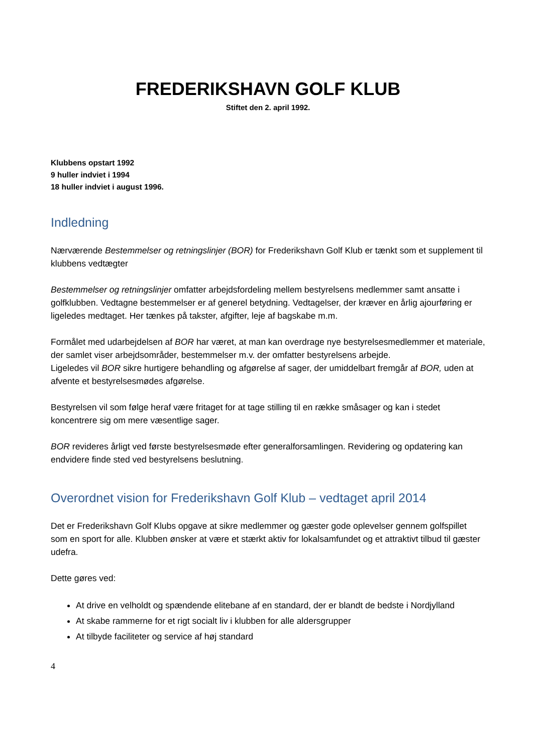FREDERIKSHAVN GOLF KLUB
Stiftet den 2. april 1992.
Klubbens opstart 1992
9 huller indviet i 1994
18 huller indviet i august 1996.
Indledning
Nærværende Bestemmelser og retningslinjer (BOR) for Frederikshavn Golf Klub er tænkt som et supplement til klubbens vedtægter
Bestemmelser og retningslinjer omfatter arbejdsfordeling mellem bestyrelsens medlemmer samt ansatte i golfklubben. Vedtagne bestemmelser er af generel betydning. Vedtagelser, der kræver en årlig ajourføring er ligeledes medtaget. Her tænkes på takster, afgifter, leje af bagskabe m.m.
Formålet med udarbejdelsen af BOR har været, at man kan overdrage nye bestyrelsesmedlemmer et materiale, der samlet viser arbejdsområder, bestemmelser m.v. der omfatter bestyrelsens arbejde.
Ligeledes vil BOR sikre hurtigere behandling og afgørelse af sager, der umiddelbart fremgår af BOR, uden at afvente et bestyrelsesmødes afgørelse.
Bestyrelsen vil som følge heraf være fritaget for at tage stilling til en række småsager og kan i stedet koncentrere sig om mere væsentlige sager.
BOR revideres årligt ved første bestyrelsesmøde efter generalforsamlingen. Revidering og opdatering kan endvidere finde sted ved bestyrelsens beslutning.
Overordnet vision for Frederikshavn Golf Klub – vedtaget april 2014
Det er Frederikshavn Golf Klubs opgave at sikre medlemmer og gæster gode oplevelser gennem golfspillet som en sport for alle. Klubben ønsker at være et stærkt aktiv for lokalsamfundet og et attraktivt tilbud til gæster udefra.
Dette gøres ved:
At drive en velholdt og spændende elitebane af en standard, der er blandt de bedste i Nordjylland
At skabe rammerne for et rigt socialt liv i klubben for alle aldersgrupper
At tilbyde faciliteter og service af høj standard
4